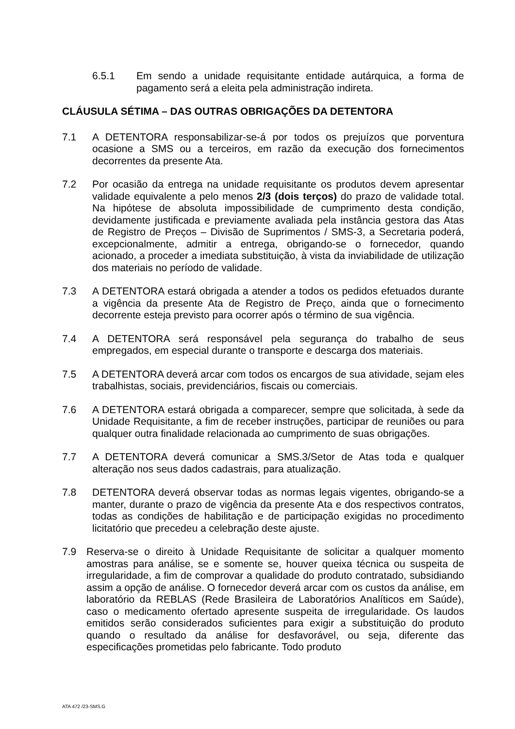6.5.1 Em sendo a unidade requisitante entidade autárquica, a forma de pagamento será a eleita pela administração indireta.
CLÁUSULA SÉTIMA – DAS OUTRAS OBRIGAÇÕES DA DETENTORA
7.1 A DETENTORA responsabilizar-se-á por todos os prejuízos que porventura ocasione a SMS ou a terceiros, em razão da execução dos fornecimentos decorrentes da presente Ata.
7.2 Por ocasião da entrega na unidade requisitante os produtos devem apresentar validade equivalente a pelo menos 2/3 (dois terços) do prazo de validade total. Na hipótese de absoluta impossibilidade de cumprimento desta condição, devidamente justificada e previamente avaliada pela instância gestora das Atas de Registro de Preços – Divisão de Suprimentos / SMS-3, a Secretaria poderá, excepcionalmente, admitir a entrega, obrigando-se o fornecedor, quando acionado, a proceder a imediata substituição, à vista da inviabilidade de utilização dos materiais no período de validade.
7.3 A DETENTORA estará obrigada a atender a todos os pedidos efetuados durante a vigência da presente Ata de Registro de Preço, ainda que o fornecimento decorrente esteja previsto para ocorrer após o término de sua vigência.
7.4 A DETENTORA será responsável pela segurança do trabalho de seus empregados, em especial durante o transporte e descarga dos materiais.
7.5 A DETENTORA deverá arcar com todos os encargos de sua atividade, sejam eles trabalhistas, sociais, previdenciários, fiscais ou comerciais.
7.6 A DETENTORA estará obrigada a comparecer, sempre que solicitada, à sede da Unidade Requisitante, a fim de receber instruções, participar de reuniões ou para qualquer outra finalidade relacionada ao cumprimento de suas obrigações.
7.7 A DETENTORA deverá comunicar a SMS.3/Setor de Atas toda e qualquer alteração nos seus dados cadastrais, para atualização.
7.8 DETENTORA deverá observar todas as normas legais vigentes, obrigando-se a manter, durante o prazo de vigência da presente Ata e dos respectivos contratos, todas as condições de habilitação e de participação exigidas no procedimento licitatório que precedeu a celebração deste ajuste.
7.9 Reserva-se o direito à Unidade Requisitante de solicitar a qualquer momento amostras para análise, se e somente se, houver queixa técnica ou suspeita de irregularidade, a fim de comprovar a qualidade do produto contratado, subsidiando assim a opção de análise. O fornecedor deverá arcar com os custos da análise, em laboratório da REBLAS (Rede Brasileira de Laboratórios Analíticos em Saúde), caso o medicamento ofertado apresente suspeita de irregularidade. Os laudos emitidos serão considerados suficientes para exigir a substituição do produto quando o resultado da análise for desfavorável, ou seja, diferente das especificações prometidas pelo fabricante. Todo produto
ATA 472 /23-SMS.G